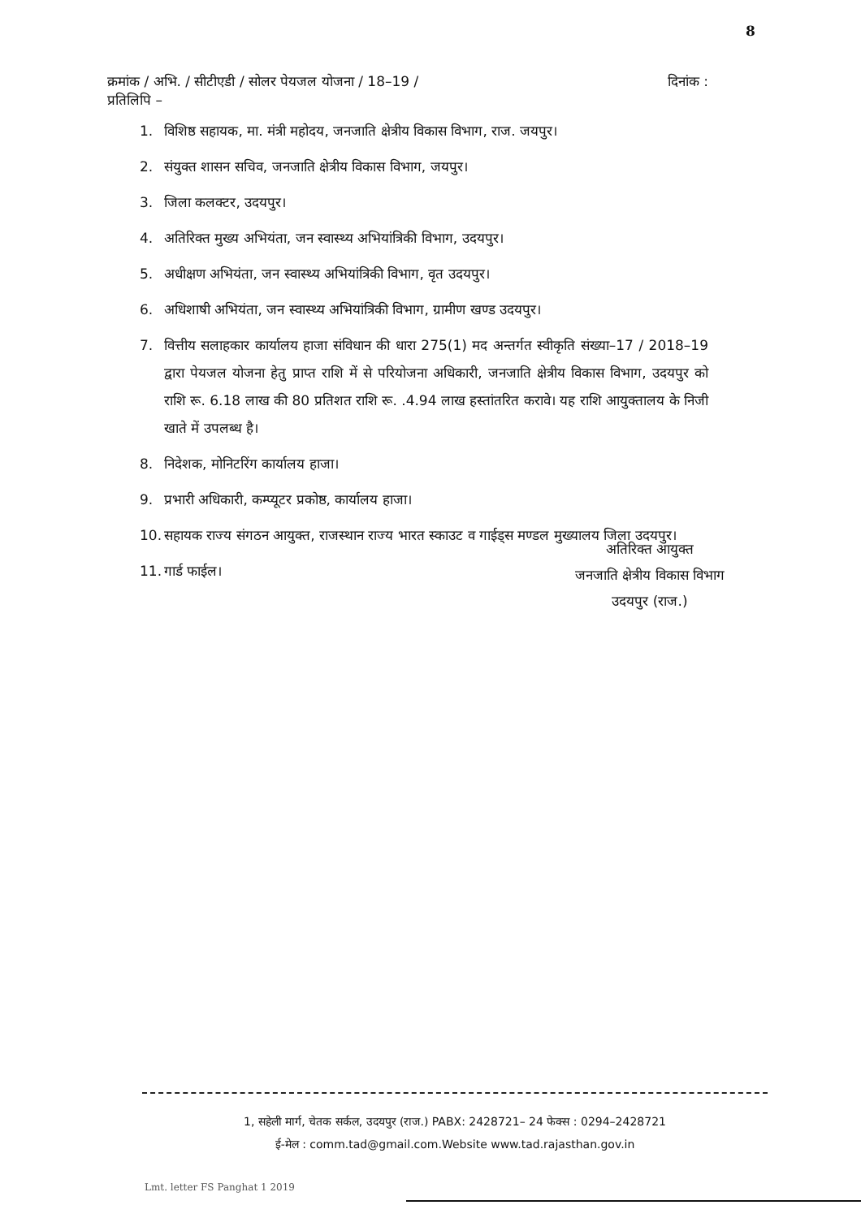8
क्रमांक / अभि. / सीटीएडी / सोलर पेयजल योजना / 18–19 / दिनांक :
प्रतिलिपि –
1. विशिष्ठ सहायक, मा. मंत्री महोदय, जनजाति क्षेत्रीय विकास विभाग, राज. जयपुर।
2. संयुक्त शासन सचिव, जनजाति क्षेत्रीय विकास विभाग, जयपुर।
3. जिला कलक्टर, उदयपुर।
4. अतिरिक्त मुख्य अभियंता, जन स्वास्थ्य अभियांत्रिकी विभाग, उदयपुर।
5. अधीक्षण अभियंता, जन स्वास्थ्य अभियांत्रिकी विभाग, वृत उदयपुर।
6. अधिशाषी अभियंता, जन स्वास्थ्य अभियांत्रिकी विभाग, ग्रामीण खण्ड उदयपुर।
7. वित्तीय सलाहकार कार्यालय हाजा संविधान की धारा 275(1) मद अन्तर्गत स्वीकृति संख्या–17 / 2018–19 द्वारा पेयजल योजना हेतु प्राप्त राशि में से परियोजना अधिकारी, जनजाति क्षेत्रीय विकास विभाग, उदयपुर को राशि रू. 6.18 लाख की 80 प्रतिशत राशि रू. .4.94 लाख हस्तांतरित करावे। यह राशि आयुक्तालय के निजी खाते में उपलब्ध है।
8. निदेशक, मोनिटरिंग कार्यालय हाजा।
9. प्रभारी अधिकारी, कम्प्यूटर प्रकोष्ठ, कार्यालय हाजा।
10. सहायक राज्य संगठन आयुक्त, राजस्थान राज्य भारत स्काउट व गाईड्स मण्डल मुख्यालय जिला उदयपुर।
11. गार्ड फाईल।
अतिरिक्त आयुक्त
जनजाति क्षेत्रीय विकास विभाग
उदयपुर (राज.)
1, सहेली मार्ग, चेतक सर्कल, उदयपुर (राज.) PABX: 2428721– 24 फेक्स : 0294–2428721
ई-मेल : comm.tad@gmail.com.Website www.tad.rajasthan.gov.in
Lmt. letter FS Panghat 1 2019